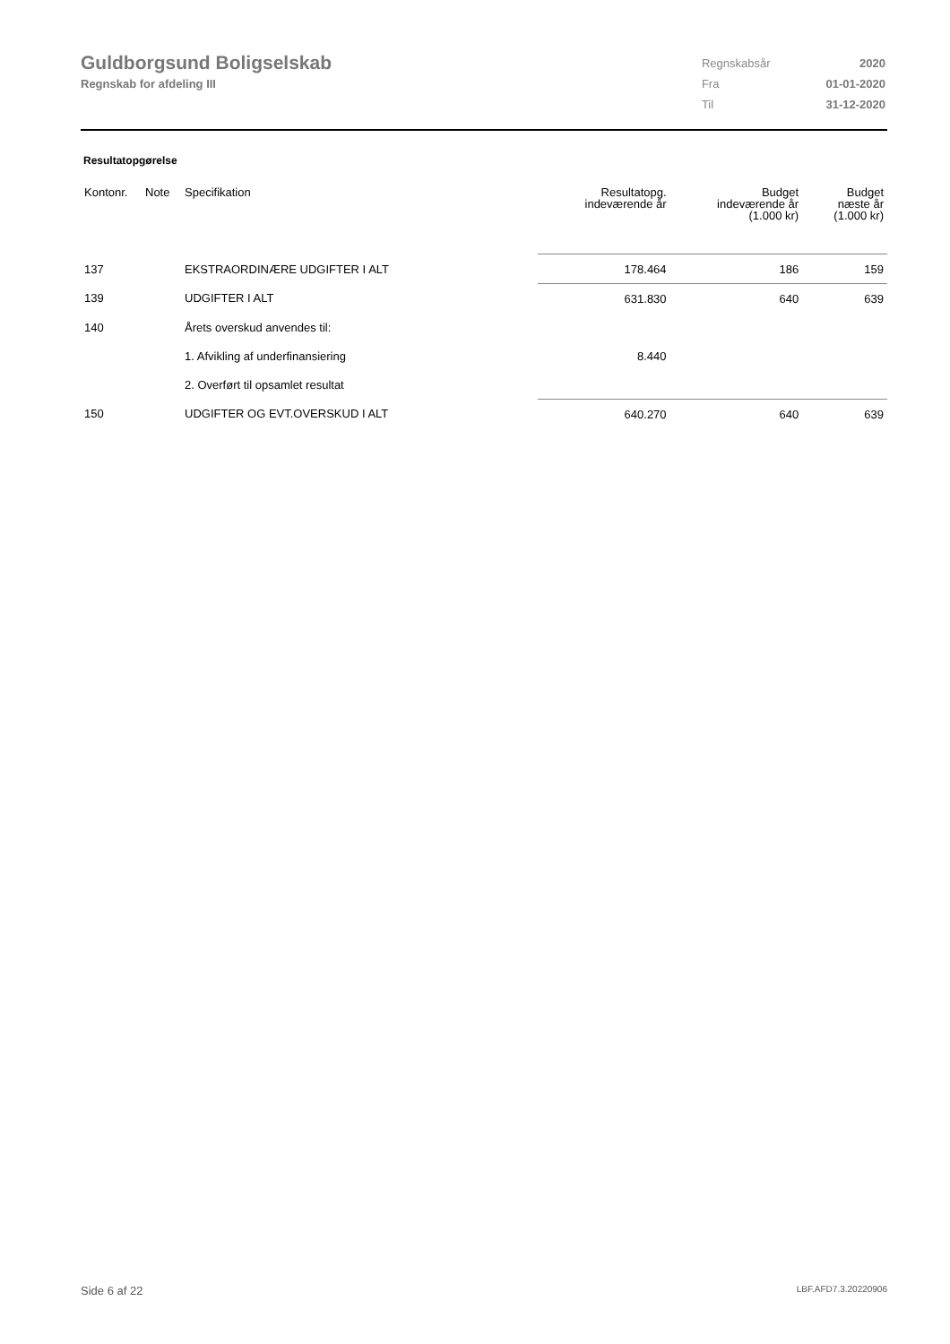Guldborgsund Boligselskab
Regnskab for afdeling III
| Regnskabsår | 2020 |
| Fra | 01-01-2020 |
| Til | 31-12-2020 |
Resultatopgørelse
| Kontonr. | Note | Specifikation | Resultatopg. indeværende år | Budget indeværende år (1.000 kr) | Budget næste år (1.000 kr) |
| --- | --- | --- | --- | --- | --- |
| 137 | | EKSTRAORDINÆRE UDGIFTER I ALT | 178.464 | 186 | 159 |
| 139 | | UDGIFTER I ALT | 631.830 | 640 | 639 |
| 140 | | Årets overskud anvendes til: | | | |
| | | 1. Afvikling af underfinansiering | 8.440 | | |
| | | 2. Overført til opsamlet resultat | | | |
| 150 | | UDGIFTER OG EVT.OVERSKUD I ALT | 640.270 | 640 | 639 |
Side 6 af 22 LBF.AFD7.3.20220906